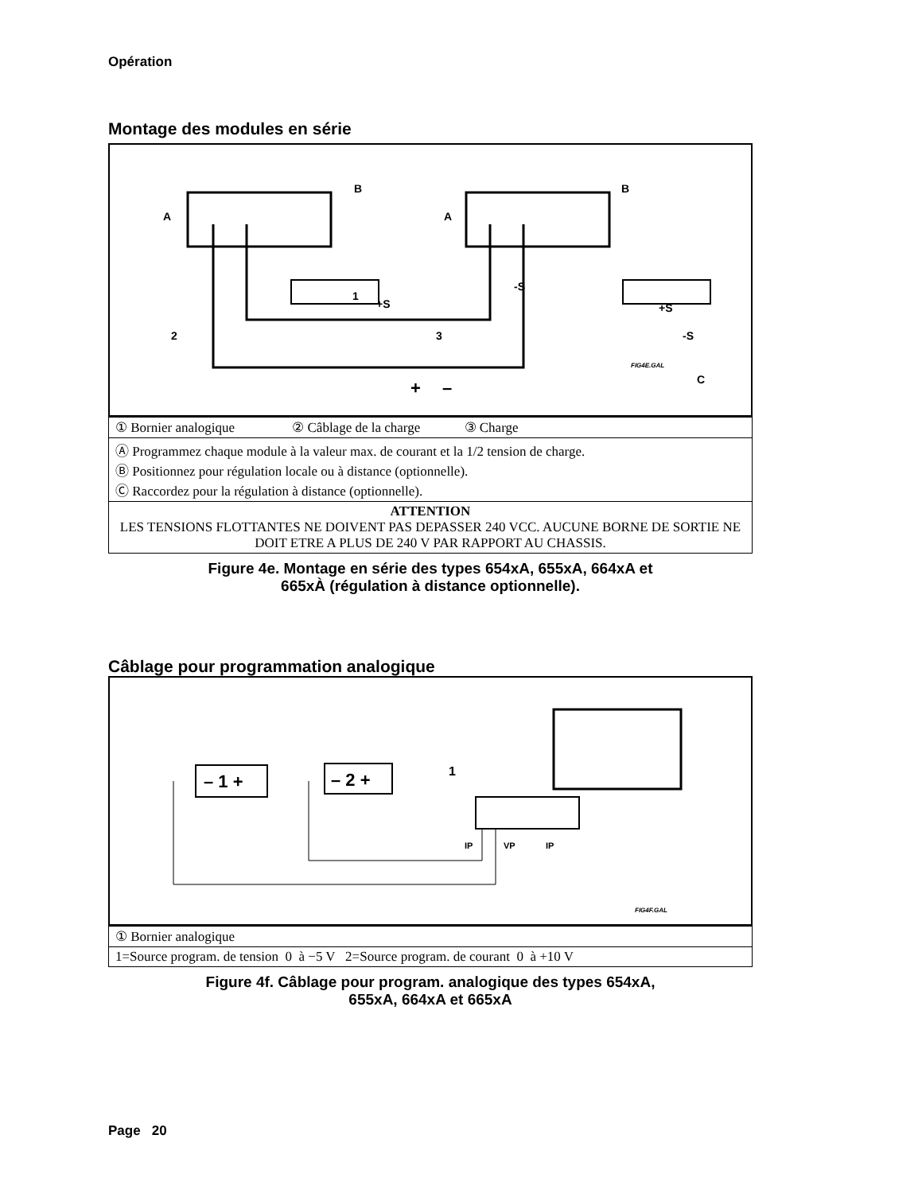Opération
Montage des modules en série
1
-S
+S
+S
-S
2
3
+
–
C
A
A
B
B
FIG4E.GAL
| ① Bornier analogique ② Câblage de la charge ③ Charge |
| Ⓐ Programmez chaque module à la valeur max. de courant et la 1/2 tension de charge. Ⓑ Positionnez pour régulation locale ou à distance (optionnelle). Ⓒ Raccordez pour la régulation à distance (optionnelle). |
| ATTENTION LES TENSIONS FLOTTANTES NE DOIVENT PAS DEPASSER 240 VCC. AUCUNE BORNE DE SORTIE NE DOIT ETRE A PLUS DE 240 V PAR RAPPORT AU CHASSIS. |
Figure 4e. Montage en série des types 654xA, 655xA, 664xA et
665xÀ (régulation à distance optionnelle).
Câblage pour programmation analogique
– 1 +
– 2 +
1
IP
VP
IP
FIG4F.GAL
| ① Bornier analogique |
| 1=Source program. de tension 0 à −5 V 2=Source program. de courant 0 à +10 V |
Figure 4f. Câblage pour program. analogique des types 654xA,
655xA, 664xA et 665xA
Page 20